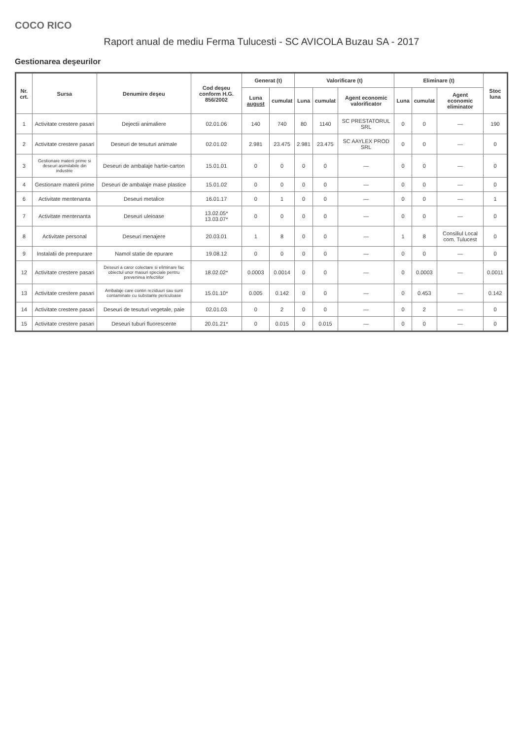COCO RICO
Raport anual de mediu Ferma Tulucesti - SC AVICOLA Buzau SA - 2017
Gestionarea deşeurilor
| Nr. crt. | Sursa | Denumire deşeu | Cod deşeu conform H.G. 856/2002 | Generat (t) | | Valorificare (t) | | | Eliminare (t) | | | Stoc luna |
| --- | --- | --- | --- | --- | --- | --- | --- | --- | --- | --- | --- | --- |
| | | | | Luna august | cumulat | Luna | cumulat | Agent economic valorificator | Luna | cumulat | Agent economic eliminator | |
| 1 | Activitate crestere pasari | Dejectii animaliere | 02.01.06 | 140 | 740 | 80 | 1140 | SC PRESTATORUL SRL | 0 | 0 | — | 190 |
| 2 | Activitate crestere pasari | Deseuri de tesuturi animale | 02.01.02 | 2.981 | 23.475 | 2.981 | 23.475 | SC AAYLEX PROD SRL | 0 | 0 | — | 0 |
| 3 | Gestionare materii prime si deseuri asimilabile din industrie | Deseuri de ambalaje hartie-carton | 15.01.01 | 0 | 0 | 0 | 0 | — | 0 | 0 | — | 0 |
| 4 | Gestionare materii prime | Deseuri de ambalaje mase plastice | 15.01.02 | 0 | 0 | 0 | 0 | — | 0 | 0 | — | 0 |
| 6 | Activitate mentenanta | Deseuri metalice | 16.01.17 | 0 | 1 | 0 | 0 | — | 0 | 0 | — | 1 |
| 7 | Activitate mentenanta | Deseuri uleioase | 13.02.05* 13.03.07* | 0 | 0 | 0 | 0 | — | 0 | 0 | — | 0 |
| 8 | Activitate personal | Deseuri menajere | 20.03.01 | 1 | 8 | 0 | 0 | — | 1 | 8 | Consiliul Local com. Tulucest | 0 |
| 9 | Instalatii de preepurare | Namol statie de epurare | 19.08.12 | 0 | 0 | 0 | 0 | — | 0 | 0 | — | 0 |
| 12 | Activitate crestere pasari | Deseuri a caror colectare si eliminare fac obiectul unor masuri speciale pentru prevenirea infectiilor | 18.02.02* | 0.0003 | 0.0014 | 0 | 0 | — | 0 | 0.0003 | — | 0.0011 |
| 13 | Activitate crestere pasari | Ambalaje care contin reziduuri sau sunt contaminate cu substante periculoase | 15.01.10* | 0.005 | 0.142 | 0 | 0 | — | 0 | 0.453 | — | 0.142 |
| 14 | Activitate crestere pasari | Deseuri de tesuturi vegetale, paie | 02.01.03 | 0 | 2 | 0 | 0 | — | 0 | 2 | — | 0 |
| 15 | Activitate crestere pasari | Deseuri tuburi fluorescente | 20.01.21* | 0 | 0.015 | 0 | 0.015 | — | 0 | 0 | — | 0 |